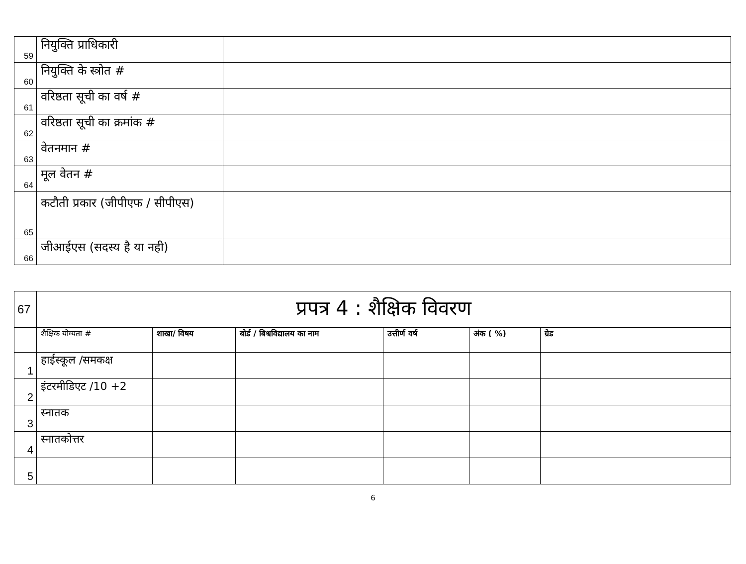| 59 | नियुक्ति प्राधिकारी | |
| 60 | नियुक्ति के स्त्रोत # | |
| 61 | वरिष्ठता सूची का वर्ष # | |
| 62 | वरिष्ठता सूची का क्रमांक # | |
| 63 | वेतनमान # | |
| 64 | मूल वेतन # | |
| 65 | कटौती प्रकार (जीपीएफ / सीपीएस) | |
| 66 | जीआईएस (सदस्य है या नही) | |
| 67 | प्रपत्र 4 : शैक्षिक विवरण | | | | | |
| | शैक्षिक योग्यता # | शाखा/ विषय | बोर्ड / बिश्वविद्यालय का नाम | उत्तीर्ण वर्ष | अंक ( %) | ग्रेड |
| 1 | हाईस्कूल /समकक्ष | | | | | |
| 2 | इंटरमीडिएट /10 +2 | | | | | |
| 3 | स्नातक | | | | | |
| 4 | स्नातकोत्तर | | | | | |
| 5 | | | | | | |
6